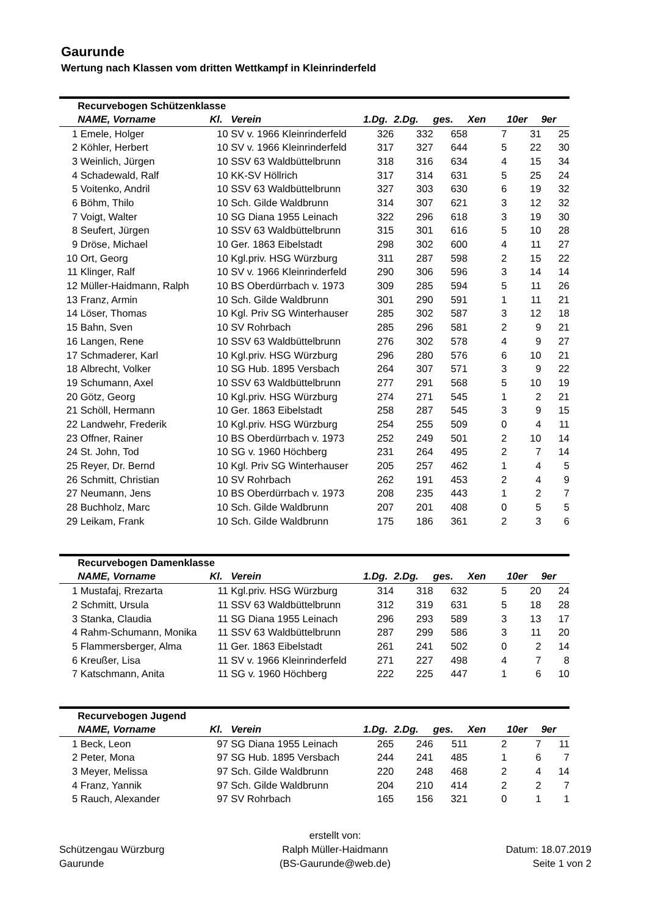Gaurunde
Wertung nach Klassen vom dritten Wettkampf in Kleinrinderfeld
| | Recurvebogen Schützenklasse | | | | | | | | |
| | NAME, Vorname | Kl. | Verein | 1.Dg. | 2.Dg. | ges. | Xen | 10er | 9er |
| 1 | Emele, Holger | 10 | SV v. 1966 Kleinrinderfeld | 326 | 332 | 658 | 7 | 31 | 25 |
| 2 | Köhler, Herbert | 10 | SV v. 1966 Kleinrinderfeld | 317 | 327 | 644 | 5 | 22 | 30 |
| 3 | Weinlich, Jürgen | 10 | SSV 63 Waldbüttelbrunn | 318 | 316 | 634 | 4 | 15 | 34 |
| 4 | Schadewald, Ralf | 10 | KK-SV Höllrich | 317 | 314 | 631 | 5 | 25 | 24 |
| 5 | Voitenko, Andril | 10 | SSV 63 Waldbüttelbrunn | 327 | 303 | 630 | 6 | 19 | 32 |
| 6 | Böhm, Thilo | 10 | Sch. Gilde Waldbrunn | 314 | 307 | 621 | 3 | 12 | 32 |
| 7 | Voigt, Walter | 10 | SG Diana 1955 Leinach | 322 | 296 | 618 | 3 | 19 | 30 |
| 8 | Seufert, Jürgen | 10 | SSV 63 Waldbüttelbrunn | 315 | 301 | 616 | 5 | 10 | 28 |
| 9 | Dröse, Michael | 10 | Ger. 1863 Eibelstadt | 298 | 302 | 600 | 4 | 11 | 27 |
| 10 | Ort, Georg | 10 | Kgl.priv. HSG Würzburg | 311 | 287 | 598 | 2 | 15 | 22 |
| 11 | Klinger, Ralf | 10 | SV v. 1966 Kleinrinderfeld | 290 | 306 | 596 | 3 | 14 | 14 |
| 12 | Müller-Haidmann, Ralph | 10 | BS Oberdürrbach v. 1973 | 309 | 285 | 594 | 5 | 11 | 26 |
| 13 | Franz, Armin | 10 | Sch. Gilde Waldbrunn | 301 | 290 | 591 | 1 | 11 | 21 |
| 14 | Löser, Thomas | 10 | Kgl. Priv SG Winterhauser | 285 | 302 | 587 | 3 | 12 | 18 |
| 15 | Bahn, Sven | 10 | SV Rohrbach | 285 | 296 | 581 | 2 | 9 | 21 |
| 16 | Langen, Rene | 10 | SSV 63 Waldbüttelbrunn | 276 | 302 | 578 | 4 | 9 | 27 |
| 17 | Schmaderer, Karl | 10 | Kgl.priv. HSG Würzburg | 296 | 280 | 576 | 6 | 10 | 21 |
| 18 | Albrecht, Volker | 10 | SG Hub. 1895 Versbach | 264 | 307 | 571 | 3 | 9 | 22 |
| 19 | Schumann, Axel | 10 | SSV 63 Waldbüttelbrunn | 277 | 291 | 568 | 5 | 10 | 19 |
| 20 | Götz, Georg | 10 | Kgl.priv. HSG Würzburg | 274 | 271 | 545 | 1 | 2 | 21 |
| 21 | Schöll, Hermann | 10 | Ger. 1863 Eibelstadt | 258 | 287 | 545 | 3 | 9 | 15 |
| 22 | Landwehr, Frederik | 10 | Kgl.priv. HSG Würzburg | 254 | 255 | 509 | 0 | 4 | 11 |
| 23 | Offner, Rainer | 10 | BS Oberdürrbach v. 1973 | 252 | 249 | 501 | 2 | 10 | 14 |
| 24 | St. John, Tod | 10 | SG v. 1960 Höchberg | 231 | 264 | 495 | 2 | 7 | 14 |
| 25 | Reyer, Dr. Bernd | 10 | Kgl. Priv SG Winterhauser | 205 | 257 | 462 | 1 | 4 | 5 |
| 26 | Schmitt, Christian | 10 | SV Rohrbach | 262 | 191 | 453 | 2 | 4 | 9 |
| 27 | Neumann, Jens | 10 | BS Oberdürrbach v. 1973 | 208 | 235 | 443 | 1 | 2 | 7 |
| 28 | Buchholz, Marc | 10 | Sch. Gilde Waldbrunn | 207 | 201 | 408 | 0 | 5 | 5 |
| 29 | Leikam, Frank | 10 | Sch. Gilde Waldbrunn | 175 | 186 | 361 | 2 | 3 | 6 |
| | Recurvebogen Damenklasse | | | | | | | | |
| | NAME, Vorname | Kl. | Verein | 1.Dg. | 2.Dg. | ges. | Xen | 10er | 9er |
| 1 | Mustafaj, Rrezarta | 11 | Kgl.priv. HSG Würzburg | 314 | 318 | 632 | 5 | 20 | 24 |
| 2 | Schmitt, Ursula | 11 | SSV 63 Waldbüttelbrunn | 312 | 319 | 631 | 5 | 18 | 28 |
| 3 | Stanka, Claudia | 11 | SG Diana 1955 Leinach | 296 | 293 | 589 | 3 | 13 | 17 |
| 4 | Rahm-Schumann, Monika | 11 | SSV 63 Waldbüttelbrunn | 287 | 299 | 586 | 3 | 11 | 20 |
| 5 | Flammersberger, Alma | 11 | Ger. 1863 Eibelstadt | 261 | 241 | 502 | 0 | 2 | 14 |
| 6 | Kreußer, Lisa | 11 | SV v. 1966 Kleinrinderfeld | 271 | 227 | 498 | 4 | 7 | 8 |
| 7 | Katschmann, Anita | 11 | SG v. 1960 Höchberg | 222 | 225 | 447 | 1 | 6 | 10 |
| | Recurvebogen Jugend | | | | | | | | |
| | NAME, Vorname | Kl. | Verein | 1.Dg. | 2.Dg. | ges. | Xen | 10er | 9er |
| 1 | Beck, Leon | 97 | SG Diana 1955 Leinach | 265 | 246 | 511 | 2 | 7 | 11 |
| 2 | Peter, Mona | 97 | SG Hub. 1895 Versbach | 244 | 241 | 485 | 1 | 6 | 7 |
| 3 | Meyer, Melissa | 97 | Sch. Gilde Waldbrunn | 220 | 248 | 468 | 2 | 4 | 14 |
| 4 | Franz, Yannik | 97 | Sch. Gilde Waldbrunn | 204 | 210 | 414 | 2 | 2 | 7 |
| 5 | Rauch, Alexander | 97 | SV Rohrbach | 165 | 156 | 321 | 0 | 1 | 1 |
Schützengau Würzburg
Gaurunde
erstellt von:
Ralph Müller-Haidmann
(BS-Gaurunde@web.de)
Datum: 18.07.2019
Seite 1 von 2